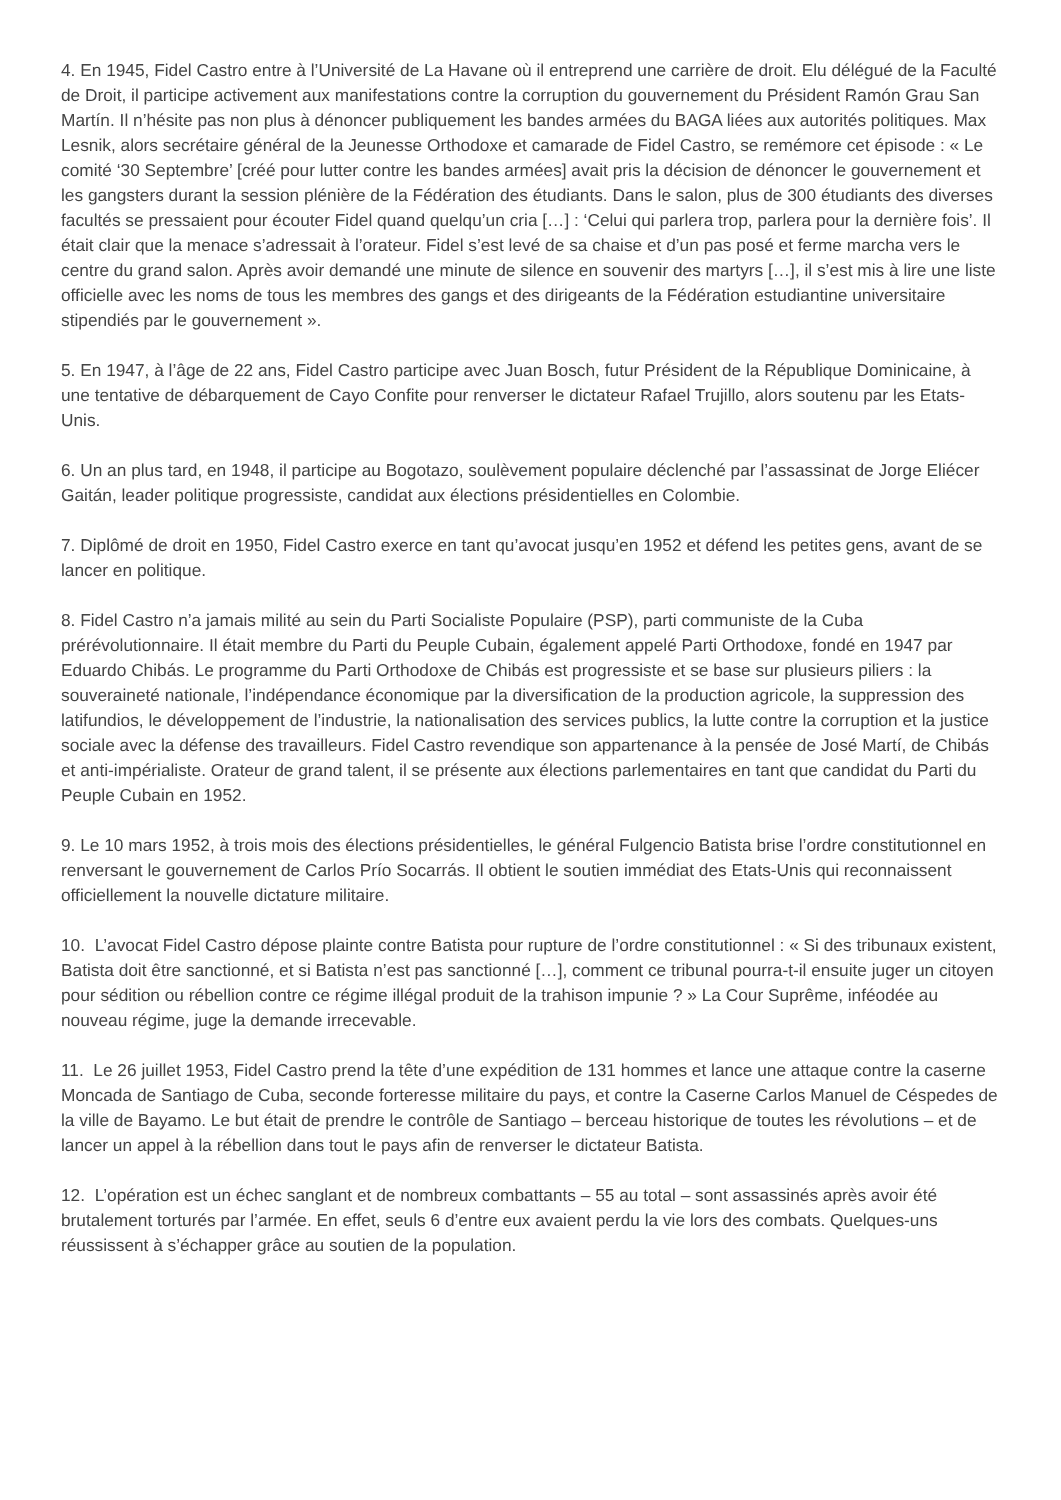4. En 1945, Fidel Castro entre à l’Université de La Havane où il entreprend une carrière de droit. Elu délégué de la Faculté de Droit, il participe activement aux manifestations contre la corruption du gouvernement du Président Ramón Grau San Martín. Il n’hésite pas non plus à dénoncer publiquement les bandes armées du BAGA liées aux autorités politiques. Max Lesnik, alors secrétaire général de la Jeunesse Orthodoxe et camarade de Fidel Castro, se remémore cet épisode : « Le comité ‘30 Septembre’ [créé pour lutter contre les bandes armées] avait pris la décision de dénoncer le gouvernement et les gangsters durant la session plénière de la Fédération des étudiants. Dans le salon, plus de 300 étudiants des diverses facultés se pressaient pour écouter Fidel quand quelqu’un cria […] : ‘Celui qui parlera trop, parlera pour la dernière fois’. Il était clair que la menace s’adressait à l’orateur. Fidel s’est levé de sa chaise et d’un pas posé et ferme marcha vers le centre du grand salon. Après avoir demandé une minute de silence en souvenir des martyrs […], il s’est mis à lire une liste officielle avec les noms de tous les membres des gangs et des dirigeants de la Fédération estudiantine universitaire stipendiés par le gouvernement ».
5. En 1947, à l’âge de 22 ans, Fidel Castro participe avec Juan Bosch, futur Président de la République Dominicaine, à une tentative de débarquement de Cayo Confite pour renverser le dictateur Rafael Trujillo, alors soutenu par les Etats-Unis.
6. Un an plus tard, en 1948, il participe au Bogotazo, soulèvement populaire déclenché par l’assassinat de Jorge Eliécer Gaitán, leader politique progressiste, candidat aux élections présidentielles en Colombie.
7. Diplômé de droit en 1950, Fidel Castro exerce en tant qu’avocat jusqu’en 1952 et défend les petites gens, avant de se lancer en politique.
8. Fidel Castro n’a jamais milité au sein du Parti Socialiste Populaire (PSP), parti communiste de la Cuba prérévolutionnaire. Il était membre du Parti du Peuple Cubain, également appelé Parti Orthodoxe, fondé en 1947 par Eduardo Chibás. Le programme du Parti Orthodoxe de Chibás est progressiste et se base sur plusieurs piliers : la souveraineté nationale, l’indépendance économique par la diversification de la production agricole, la suppression des latifundios, le développement de l’industrie, la nationalisation des services publics, la lutte contre la corruption et la justice sociale avec la défense des travailleurs. Fidel Castro revendique son appartenance à la pensée de José Martí, de Chibás et anti-impérialiste. Orateur de grand talent, il se présente aux élections parlementaires en tant que candidat du Parti du Peuple Cubain en 1952.
9. Le 10 mars 1952, à trois mois des élections présidentielles, le général Fulgencio Batista brise l’ordre constitutionnel en renversant le gouvernement de Carlos Prío Socarrás. Il obtient le soutien immédiat des Etats-Unis qui reconnaissent officiellement la nouvelle dictature militaire.
10. L’avocat Fidel Castro dépose plainte contre Batista pour rupture de l’ordre constitutionnel : « Si des tribunaux existent, Batista doit être sanctionné, et si Batista n’est pas sanctionné […], comment ce tribunal pourra-t-il ensuite juger un citoyen pour sédition ou rébellion contre ce régime illégal produit de la trahison impunie ? » La Cour Suprême, inféodée au nouveau régime, juge la demande irrecevable.
11. Le 26 juillet 1953, Fidel Castro prend la tête d’une expédition de 131 hommes et lance une attaque contre la caserne Moncada de Santiago de Cuba, seconde forteresse militaire du pays, et contre la Caserne Carlos Manuel de Céspedes de la ville de Bayamo. Le but était de prendre le contrôle de Santiago – berceau historique de toutes les révolutions – et de lancer un appel à la rébellion dans tout le pays afin de renverser le dictateur Batista.
12. L’opération est un échec sanglant et de nombreux combattants – 55 au total – sont assassinés après avoir été brutalement torturés par l’armée. En effet, seuls 6 d’entre eux avaient perdu la vie lors des combats. Quelques-uns réussissent à s’échapper grâce au soutien de la population.